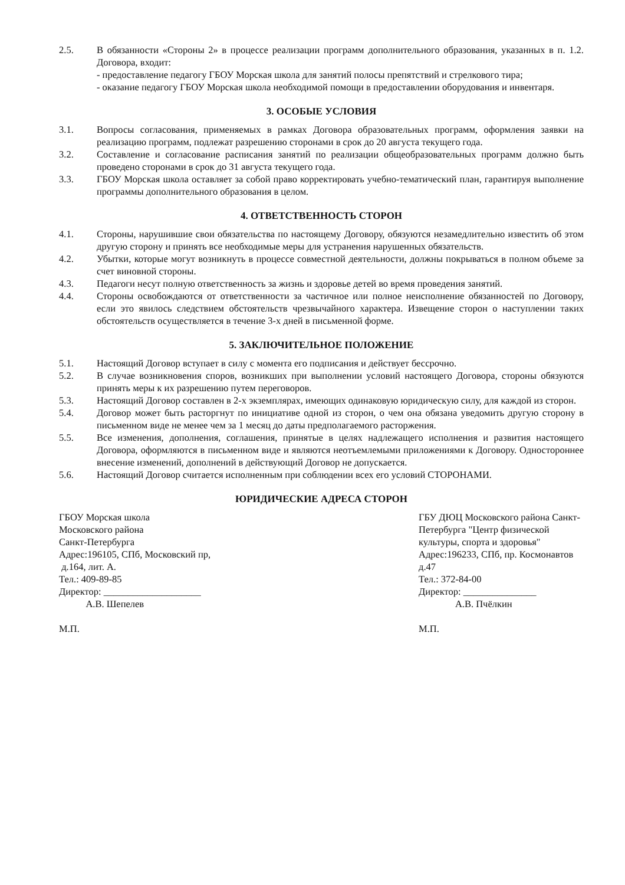2.5. В обязанности «Стороны 2» в процессе реализации программ дополнительного образования, указанных в п. 1.2. Договора, входит:
- предоставление педагогу ГБОУ Морская школа для занятий полосы препятствий и стрелкового тира;
- оказание педагогу ГБОУ Морская школа необходимой помощи в предоставлении оборудования и инвентаря.
3. ОСОБЫЕ УСЛОВИЯ
3.1. Вопросы согласования, применяемых в рамках Договора образовательных программ, оформления заявки на реализацию программ, подлежат разрешению сторонами в срок до 20 августа текущего года.
3.2. Составление и согласование расписания занятий по реализации общеобразовательных программ должно быть проведено сторонами в срок до 31 августа текущего года.
3.3. ГБОУ Морская школа оставляет за собой право корректировать учебно-тематический план, гарантируя выполнение программы дополнительного образования в целом.
4. ОТВЕТСТВЕННОСТЬ СТОРОН
4.1. Стороны, нарушившие свои обязательства по настоящему Договору, обязуются незамедлительно известить об этом другую сторону и принять все необходимые меры для устранения нарушенных обязательств.
4.2. Убытки, которые могут возникнуть в процессе совместной деятельности, должны покрываться в полном объеме за счет виновной стороны.
4.3. Педагоги несут полную ответственность за жизнь и здоровье детей во время проведения занятий.
4.4. Стороны освобождаются от ответственности за частичное или полное неисполнение обязанностей по Договору, если это явилось следствием обстоятельств чрезвычайного характера. Извещение сторон о наступлении таких обстоятельств осуществляется в течение 3-х дней в письменной форме.
5. ЗАКЛЮЧИТЕЛЬНОЕ ПОЛОЖЕНИЕ
5.1. Настоящий Договор вступает в силу с момента его подписания и действует бессрочно.
5.2. В случае возникновения споров, возникших при выполнении условий настоящего Договора, стороны обязуются принять меры к их разрешению путем переговоров.
5.3. Настоящий Договор составлен в 2-х экземплярах, имеющих одинаковую юридическую силу, для каждой из сторон.
5.4. Договор может быть расторгнут по инициативе одной из сторон, о чем она обязана уведомить другую сторону в письменном виде не менее чем за 1 месяц до даты предполагаемого расторжения.
5.5. Все изменения, дополнения, соглашения, принятые в целях надлежащего исполнения и развития настоящего Договора, оформляются в письменном виде и являются неотъемлемыми приложениями к Договору. Одностороннее внесение изменений, дополнений в действующий Договор не допускается.
5.6. Настоящий Договор считается исполненным при соблюдении всех его условий СТОРОНАМИ.
ЮРИДИЧЕСКИЕ АДРЕСА СТОРОН
ГБОУ Морская школа
Московского района
Санкт-Петербурга
Адрес:196105, СПб, Московский пр,
д.164, лит. А.
Тел.: 409-89-85
Директор: ____________________
А.В. Шепелев
М.П.
ГБУ ДЮЦ Московского района Санкт-Петербурга "Центр физической
культуры, спорта и здоровья"
Адрес:196233, СПб, пр. Космонавтов д.47
Тел.: 372-84-00
Директор: _______________
А.В. Пчёлкин
М.П.